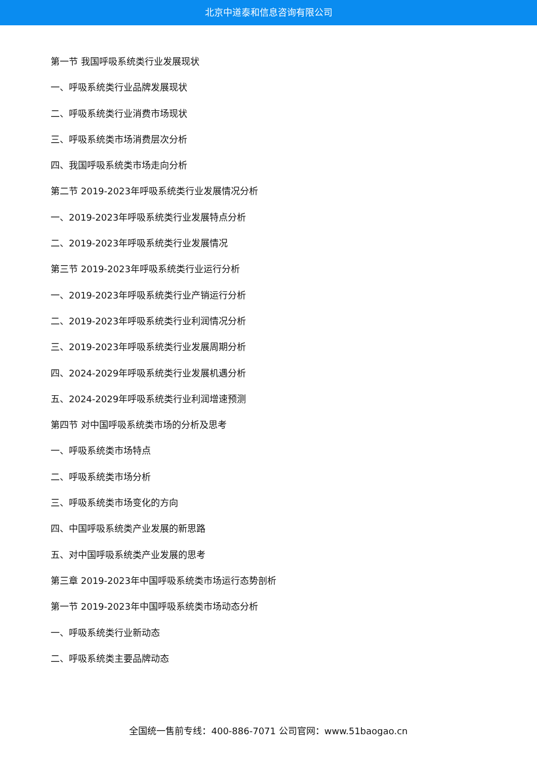北京中道泰和信息咨询有限公司
第一节 我国呼吸系统类行业发展现状
一、呼吸系统类行业品牌发展现状
二、呼吸系统类行业消费市场现状
三、呼吸系统类市场消费层次分析
四、我国呼吸系统类市场走向分析
第二节 2019-2023年呼吸系统类行业发展情况分析
一、2019-2023年呼吸系统类行业发展特点分析
二、2019-2023年呼吸系统类行业发展情况
第三节 2019-2023年呼吸系统类行业运行分析
一、2019-2023年呼吸系统类行业产销运行分析
二、2019-2023年呼吸系统类行业利润情况分析
三、2019-2023年呼吸系统类行业发展周期分析
四、2024-2029年呼吸系统类行业发展机遇分析
五、2024-2029年呼吸系统类行业利润增速预测
第四节 对中国呼吸系统类市场的分析及思考
一、呼吸系统类市场特点
二、呼吸系统类市场分析
三、呼吸系统类市场变化的方向
四、中国呼吸系统类产业发展的新思路
五、对中国呼吸系统类产业发展的思考
第三章 2019-2023年中国呼吸系统类市场运行态势剖析
第一节 2019-2023年中国呼吸系统类市场动态分析
一、呼吸系统类行业新动态
二、呼吸系统类主要品牌动态
全国统一售前专线：400-886-7071 公司官网：www.51baogao.cn